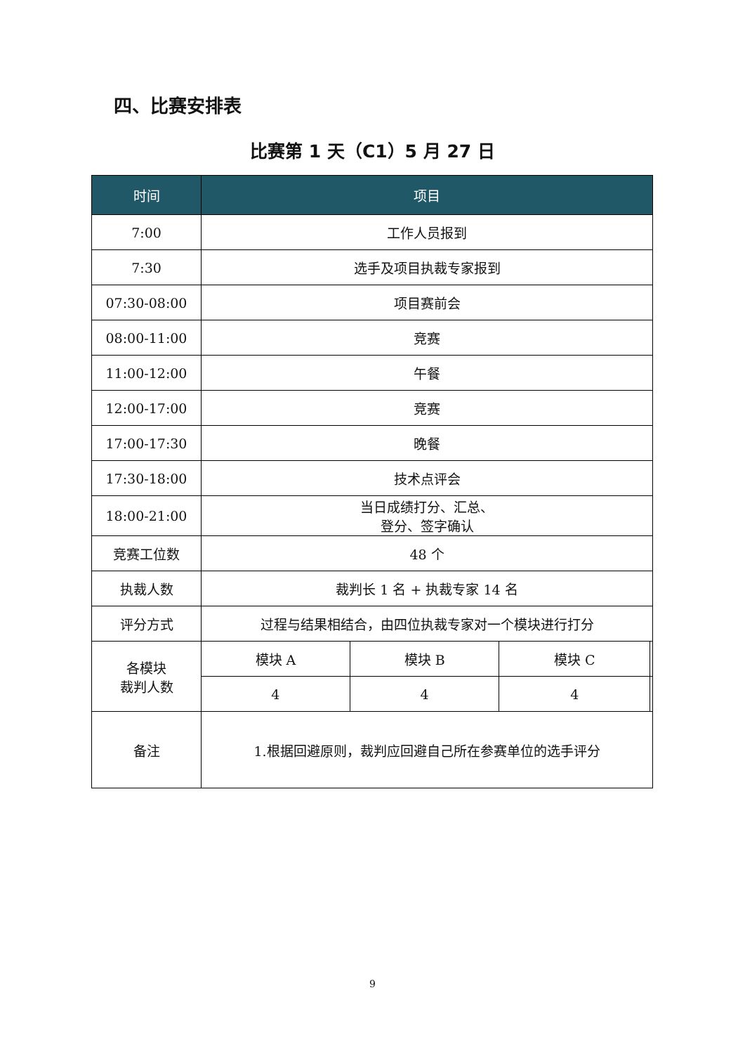四、比赛安排表
比赛第 1 天（C1）5 月 27 日
| 时间 | 项目 | | | |
| --- | --- | --- | --- | --- |
| 7:00 | 工作人员报到 | | | |
| 7:30 | 选手及项目执裁专家报到 | | | |
| 07:30-08:00 | 项目赛前会 | | | |
| 08:00-11:00 | 竞赛 | | | |
| 11:00-12:00 | 午餐 | | | |
| 12:00-17:00 | 竞赛 | | | |
| 17:00-17:30 | 晚餐 | | | |
| 17:30-18:00 | 技术点评会 | | | |
| 18:00-21:00 | 当日成绩打分、汇总、 登分、签字确认 | | | |
| 竞赛工位数 | 48 个 | | | |
| 执裁人数 | 裁判长 1 名 + 执裁专家 14 名 | | | |
| 评分方式 | 过程与结果相结合，由四位执裁专家对一个模块进行打分 | | | |
| 各模块 裁判人数 | 模块 A | 模块 B | 模块 C | |
| | 4 | 4 | 4 | |
| 备注 | 1.根据回避原则，裁判应回避自己所在参赛单位的选手评分 | | | |
9